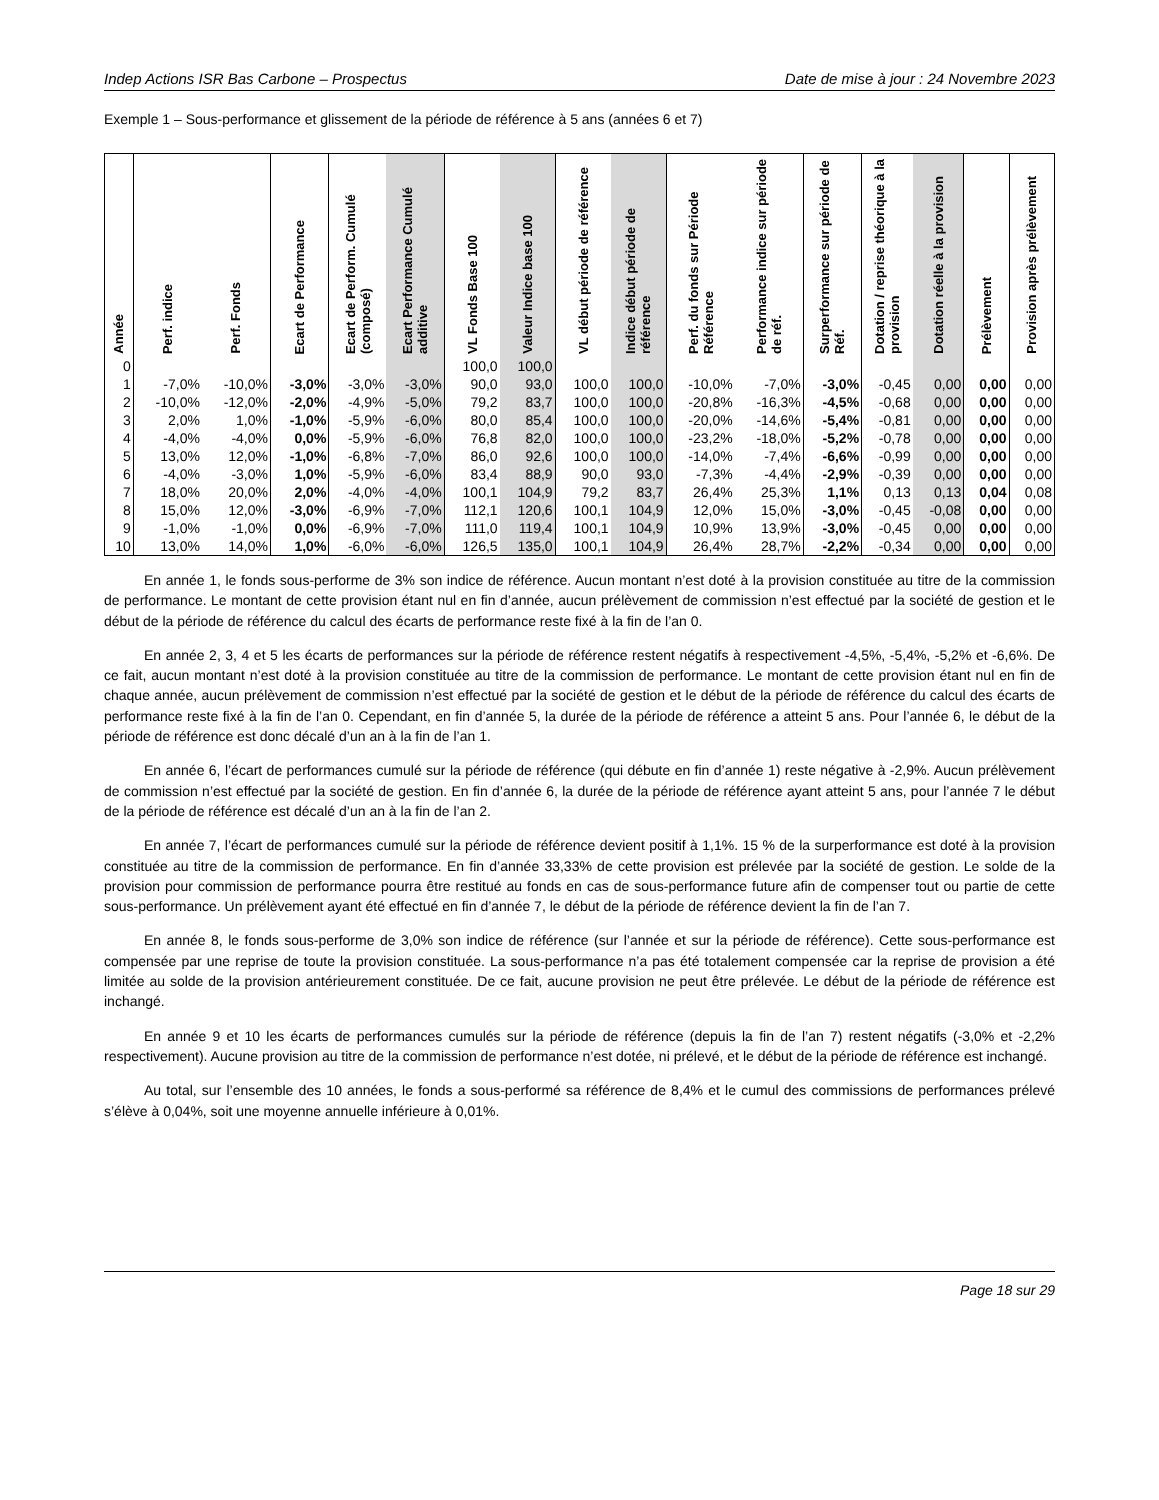Indep Actions ISR Bas Carbone – Prospectus Date de mise à jour : 24 Novembre 2023
Exemple 1 – Sous-performance et glissement de la période de référence à 5 ans (années 6 et 7)
| Année | Perf. indice | Perf. Fonds | Ecart de Performance | Ecart de Perform. Cumulé (composé) | Ecart Performance Cumulé additive | VL Fonds Base 100 | Valeur Indice base 100 | VL début période de référence | Indice début période de référence | Perf. du fonds sur Période Référence | Performance indice sur période de réf. | Surperformance sur période de Réf. | Dotation / reprise théorique à la provision | Dotation réelle à la provision | Prélèvement | Provision après prélèvement |
| --- | --- | --- | --- | --- | --- | --- | --- | --- | --- | --- | --- | --- | --- | --- | --- | --- |
| 0 | | | | | | 100,0 | 100,0 | | | | | | | | | |
| 1 | -7,0% | -10,0% | -3,0% | -3,0% | -3,0% | 90,0 | 93,0 | 100,0 | 100,0 | -10,0% | -7,0% | -3,0% | -0,45 | 0,00 | 0,00 | 0,00 |
| 2 | -10,0% | -12,0% | -2,0% | -4,9% | -5,0% | 79,2 | 83,7 | 100,0 | 100,0 | -20,8% | -16,3% | -4,5% | -0,68 | 0,00 | 0,00 | 0,00 |
| 3 | 2,0% | 1,0% | -1,0% | -5,9% | -6,0% | 80,0 | 85,4 | 100,0 | 100,0 | -20,0% | -14,6% | -5,4% | -0,81 | 0,00 | 0,00 | 0,00 |
| 4 | -4,0% | -4,0% | 0,0% | -5,9% | -6,0% | 76,8 | 82,0 | 100,0 | 100,0 | -23,2% | -18,0% | -5,2% | -0,78 | 0,00 | 0,00 | 0,00 |
| 5 | 13,0% | 12,0% | -1,0% | -6,8% | -7,0% | 86,0 | 92,6 | 100,0 | 100,0 | -14,0% | -7,4% | -6,6% | -0,99 | 0,00 | 0,00 | 0,00 |
| 6 | -4,0% | -3,0% | 1,0% | -5,9% | -6,0% | 83,4 | 88,9 | 90,0 | 93,0 | -7,3% | -4,4% | -2,9% | -0,39 | 0,00 | 0,00 | 0,00 |
| 7 | 18,0% | 20,0% | 2,0% | -4,0% | -4,0% | 100,1 | 104,9 | 79,2 | 83,7 | 26,4% | 25,3% | 1,1% | 0,13 | 0,13 | 0,04 | 0,08 |
| 8 | 15,0% | 12,0% | -3,0% | -6,9% | -7,0% | 112,1 | 120,6 | 100,1 | 104,9 | 12,0% | 15,0% | -3,0% | -0,45 | -0,08 | 0,00 | 0,00 |
| 9 | -1,0% | -1,0% | 0,0% | -6,9% | -7,0% | 111,0 | 119,4 | 100,1 | 104,9 | 10,9% | 13,9% | -3,0% | -0,45 | 0,00 | 0,00 | 0,00 |
| 10 | 13,0% | 14,0% | 1,0% | -6,0% | -6,0% | 126,5 | 135,0 | 100,1 | 104,9 | 26,4% | 28,7% | -2,2% | -0,34 | 0,00 | 0,00 | 0,00 |
En année 1, le fonds sous-performe de 3% son indice de référence. Aucun montant n’est doté à la provision constituée au titre de la commission de performance. Le montant de cette provision étant nul en fin d’année, aucun prélèvement de commission n’est effectué par la société de gestion et le début de la période de référence du calcul des écarts de performance reste fixé à la fin de l’an 0.
En année 2, 3, 4 et 5 les écarts de performances sur la période de référence restent négatifs à respectivement -4,5%, -5,4%, -5,2% et -6,6%. De ce fait, aucun montant n’est doté à la provision constituée au titre de la commission de performance. Le montant de cette provision étant nul en fin de chaque année, aucun prélèvement de commission n’est effectué par la société de gestion et le début de la période de référence du calcul des écarts de performance reste fixé à la fin de l’an 0. Cependant, en fin d’année 5, la durée de la période de référence a atteint 5 ans. Pour l’année 6, le début de la période de référence est donc décalé d’un an à la fin de l’an 1.
En année 6, l’écart de performances cumulé sur la période de référence (qui débute en fin d’année 1) reste négative à -2,9%. Aucun prélèvement de commission n’est effectué par la société de gestion. En fin d’année 6, la durée de la période de référence ayant atteint 5 ans, pour l’année 7 le début de la période de référence est décalé d’un an à la fin de l’an 2.
En année 7, l’écart de performances cumulé sur la période de référence devient positif à 1,1%. 15 % de la surperformance est doté à la provision constituée au titre de la commission de performance. En fin d’année 33,33% de cette provision est prélevée par la société de gestion. Le solde de la provision pour commission de performance pourra être restitué au fonds en cas de sous-performance future afin de compenser tout ou partie de cette sous-performance. Un prélèvement ayant été effectué en fin d’année 7, le début de la période de référence devient la fin de l’an 7.
En année 8, le fonds sous-performe de 3,0% son indice de référence (sur l’année et sur la période de référence). Cette sous-performance est compensée par une reprise de toute la provision constituée. La sous-performance n’a pas été totalement compensée car la reprise de provision a été limitée au solde de la provision antérieurement constituée. De ce fait, aucune provision ne peut être prélevée. Le début de la période de référence est inchangé.
En année 9 et 10 les écarts de performances cumulés sur la période de référence (depuis la fin de l’an 7) restent négatifs (-3,0% et -2,2% respectivement). Aucune provision au titre de la commission de performance n’est dotée, ni prélevé, et le début de la période de référence est inchangé.
Au total, sur l’ensemble des 10 années, le fonds a sous-performé sa référence de 8,4% et le cumul des commissions de performances prélevé s’élève à 0,04%, soit une moyenne annuelle inférieure à 0,01%.
Page 18 sur 29